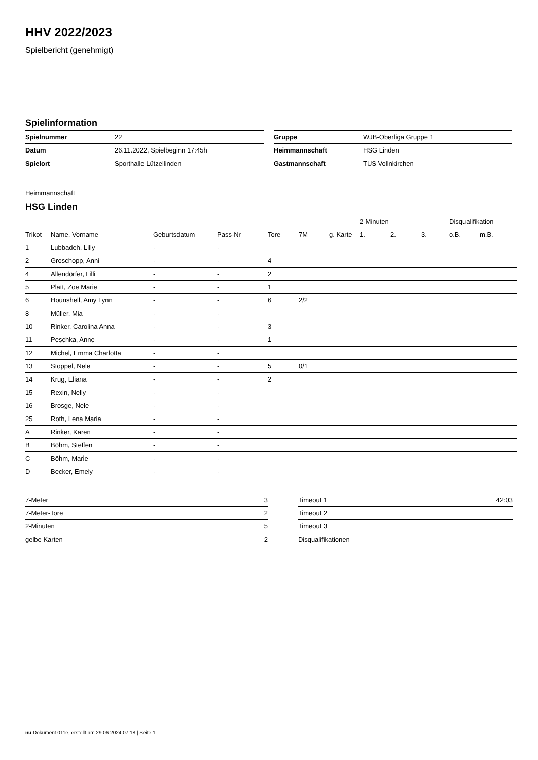HHV 2022/2023
Spielbericht (genehmigt)
Spielinformation
| Spielnummer | 22 |
| Datum | 26.11.2022, Spielbeginn 17:45h |
| Spielort | Sporthalle Lützellinden |
| Gruppe | WJB-Oberliga Gruppe 1 |
| Heimmannschaft | HSG Linden |
| Gastmannschaft | TUS Vollnkirchen |
Heimmannschaft
HSG Linden
| | | | | | | | 2-Minuten | | | Disqualifikation | |
| --- | --- | --- | --- | --- | --- | --- | --- | --- | --- | --- | --- |
| Trikot | Name, Vorname | Geburtsdatum | Pass-Nr | Tore | 7M | g. Karte | 1. | 2. | 3. | o.B. | m.B. |
| 1 | Lubbadeh, Lilly | - | - | | | | | | | | |
| 2 | Groschopp, Anni | - | - | 4 | | | | | | | |
| 4 | Allendörfer, Lilli | - | - | 2 | | | | | | | |
| 5 | Platt, Zoe Marie | - | - | 1 | | | | | | | |
| 6 | Hounshell, Amy Lynn | - | - | 6 | 2/2 | | | | | | |
| 8 | Müller, Mia | - | - | | | | | | | | |
| 10 | Rinker, Carolina Anna | - | - | 3 | | | | | | | |
| 11 | Peschka, Anne | - | - | 1 | | | | | | | |
| 12 | Michel, Emma Charlotta | - | - | | | | | | | | |
| 13 | Stoppel, Nele | - | - | 5 | 0/1 | | | | | | |
| 14 | Krug, Eliana | - | - | 2 | | | | | | | |
| 15 | Rexin, Nelly | - | - | | | | | | | | |
| 16 | Brosge, Nele | - | - | | | | | | | | |
| 25 | Roth, Lena Maria | - | - | | | | | | | | |
| A | Rinker, Karen | - | - | | | | | | | | |
| B | Böhm, Steffen | - | - | | | | | | | | |
| C | Böhm, Marie | - | - | | | | | | | | |
| D | Becker, Emely | - | - | | | | | | | | |
| 7-Meter | 3 |
| 7-Meter-Tore | 2 |
| 2-Minuten | 5 |
| gelbe Karten | 2 |
| Timeout 1 | 42:03 |
| Timeout 2 | |
| Timeout 3 | |
| Disqualifikationen | |
nu.Dokument 011e, erstellt am 29.06.2024 07:18 | Seite 1